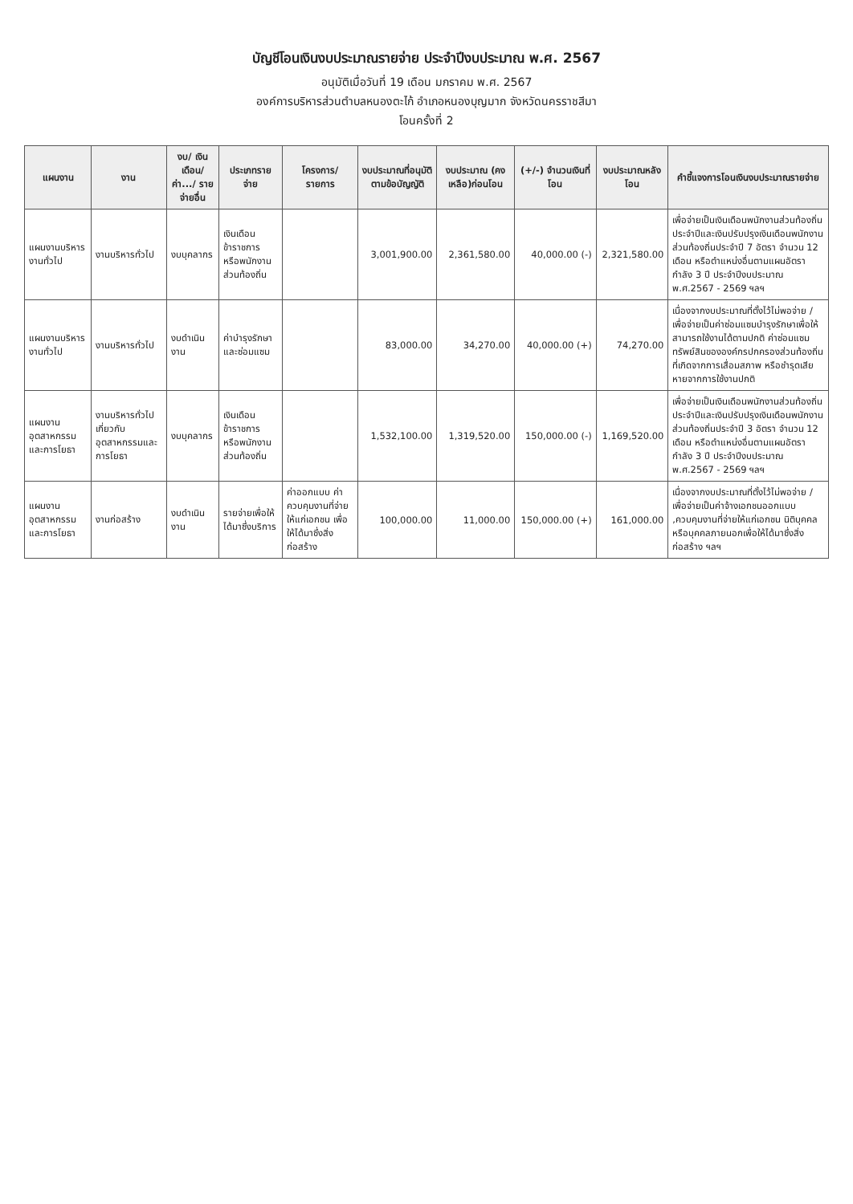บัญชีโอนเงินงบประมาณรายจ่าย ประจำปีงบประมาณ พ.ศ. 2567
อนุมัติเมื่อวันที่ 19 เดือน มกราคม พ.ศ. 2567
องค์การบริหารส่วนตำบลหนองตะไก้ อำเภอหนองบุญมาก จังหวัดนครราชสีมา
โอนครั้งที่ 2
| แผนงาน | งาน | งบ/ เงินเดือน/ ค่า.../ รายจ่ายอื่น | ประเภทรายจ่าย | โครงการ/ รายการ | งบประมาณที่อนุมัติตามข้อบัญญัติ | งบประมาณ (คงเหลือ)ก่อนโอน | (+/-) จำนวนเงินที่โอน | งบประมาณหลังโอน | คำชี้แจงการโอนเงินงบประมาณรายจ่าย |
| --- | --- | --- | --- | --- | --- | --- | --- | --- | --- |
| แผนงานบริหารงานทั่วไป | งานบริหารทั่วไป | งบบุคลากร | เงินเดือนข้าราชการ หรือพนักงานส่วนท้องถิ่น | | 3,001,900.00 | 2,361,580.00 | 40,000.00 (-) | 2,321,580.00 | เพื่อจ่ายเป็นเงินเดือนพนักงานส่วนท้องถิ่น ประจำปีและเงินปรับปรุงเงินเดือนพนักงานส่วนท้องถิ่นประจำปี 7 อัตรา จำนวน 12 เดือน หรือตำแหน่งอื่นตามแผนอัตรากำลัง 3 ปี ประจำปีงบประมาณ พ.ศ.2567 - 2569 ฯลฯ |
| แผนงานบริหารงานทั่วไป | งานบริหารทั่วไป | งบดำเนินงาน | ค่าบำรุงรักษาและซ่อมแซม | | 83,000.00 | 34,270.00 | 40,000.00 (+) | 74,270.00 | เนื่องจากงบประมาณที่ตั้งไว้ไม่พอจ่าย / เพื่อจ่ายเป็นค่าซ่อมแซมบำรุงรักษาเพื่อให้สามารถใช้งานได้ตามปกติ ค่าซ่อมแซมทรัพย์สินขององค์กรปกครองส่วนท้องถิ่นที่เกิดจากการเสื่อมสภาพ หรือชำรุดเสียหายจากการใช้งานปกติ |
| แผนงานอุตสาหกรรมและการโยธา | งานบริหารทั่วไปเกี่ยวกับอุตสาหกรรมและการโยธา | งบบุคลากร | เงินเดือนข้าราชการ หรือพนักงานส่วนท้องถิ่น | | 1,532,100.00 | 1,319,520.00 | 150,000.00 (-) | 1,169,520.00 | เพื่อจ่ายเป็นเงินเดือนพนักงานส่วนท้องถิ่น ประจำปีและเงินปรับปรุงเงินเดือนพนักงานส่วนท้องถิ่นประจำปี 3 อัตรา จำนวน 12 เดือน หรือตำแหน่งอื่นตามแผนอัตรากำลัง 3 ปี ประจำปีงบประมาณ พ.ศ.2567 - 2569 ฯลฯ |
| แผนงานอุตสาหกรรมและการโยธา | งานก่อสร้าง | งบดำเนินงาน | รายจ่ายเพื่อให้ได้มาซึ่งบริการ | ค่าออกแบบ ค่าควบคุมงานที่จ่ายให้แก่เอกชน เพื่อให้ได้มาซึ่งสิ่งก่อสร้าง | 100,000.00 | 11,000.00 | 150,000.00 (+) | 161,000.00 | เนื่องจากงบประมาณที่ตั้งไว้ไม่พอจ่าย / เพื่อจ่ายเป็นค่าจ้างเอกชนออกแบบ ,ควบคุมงานที่จ่ายให้แก่เอกชน นิติบุคคลหรือบุคคลภายนอกเพื่อให้ได้มาซึ่งสิ่งก่อสร้าง ฯลฯ |